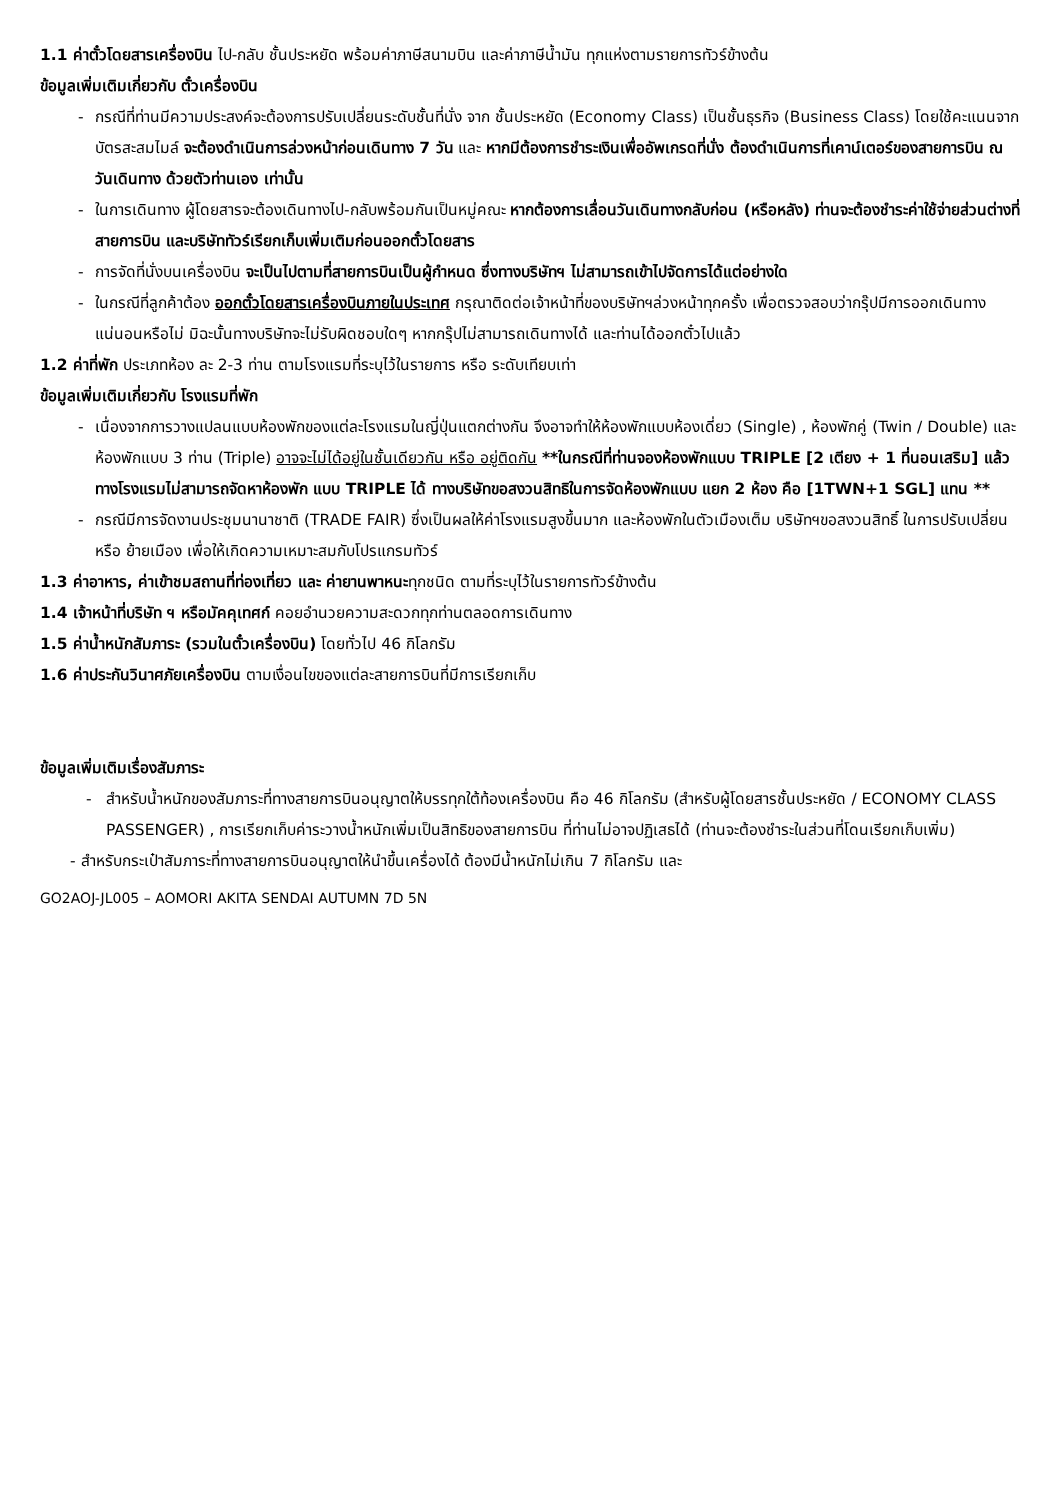1.1 ค่าตั๋วโดยสารเครื่องบิน ไป-กลับ ชั้นประหยัด พร้อมค่าภาษีสนามบิน และค่าภาษีน้ำมัน ทุกแห่งตามรายการทัวร์ข้างต้น
ข้อมูลเพิ่มเติมเกี่ยวกับ ตั๋วเครื่องบิน
- กรณีที่ท่านมีความประสงค์จะต้องการปรับเปลี่ยนระดับชั้นที่นั่ง จาก ชั้นประหยัด (Economy Class) เป็นชั้นธุรกิจ (Business Class) โดยใช้คะแนนจากบัตรสะสมไมล์ จะต้องดำเนินการล่วงหน้าก่อนเดินทาง 7 วัน และ หากมีต้องการชำระเงินเพื่ออัพเกรดที่นั่ง ต้องดำเนินการที่เคาน์เตอร์ของสายการบิน ณ วันเดินทาง ด้วยตัวท่านเอง เท่านั้น
- ในการเดินทาง ผู้โดยสารจะต้องเดินทางไป-กลับพร้อมกันเป็นหมู่คณะ หากต้องการเลื่อนวันเดินทางกลับก่อน (หรือหลัง) ท่านจะต้องชำระค่าใช้จ่ายส่วนต่างที่สายการบิน และบริษัททัวร์เรียกเก็บเพิ่มเติมก่อนออกตั๋วโดยสาร
- การจัดที่นั่งบนเครื่องบิน จะเป็นไปตามที่สายการบินเป็นผู้กำหนด ซึ่งทางบริษัทฯ ไม่สามารถเข้าไปจัดการได้แต่อย่างใด
- ในกรณีที่ลูกค้าต้อง ออกตั๋วโดยสารเครื่องบินภายในประเทศ กรุณาติดต่อเจ้าหน้าที่ของบริษัทฯล่วงหน้าทุกครั้ง เพื่อตรวจสอบว่ากรุ๊ปมีการออกเดินทางแน่นอนหรือไม่ มิฉะนั้นทางบริษัทจะไม่รับผิดชอบใดๆ หากกรุ๊ปไม่สามารถเดินทางได้ และท่านได้ออกตั๋วไปแล้ว
1.2 ค่าที่พัก ประเภทห้อง ละ 2-3 ท่าน ตามโรงแรมที่ระบุไว้ในรายการ หรือ ระดับเทียบเท่า
ข้อมูลเพิ่มเติมเกี่ยวกับ โรงแรมที่พัก
- เนื่องจากการวางแปลนแบบห้องพักของแต่ละโรงแรมในญี่ปุ่นแตกต่างกัน จึงอาจทำให้ห้องพักแบบห้องเดี่ยว (Single) , ห้องพักคู่ (Twin / Double) และห้องพักแบบ 3 ท่าน (Triple) อาจจะไม่ได้อยู่ในชั้นเดียวกัน หรือ อยู่ติดกัน **ในกรณีที่ท่านจองห้องพักแบบ TRIPLE [2 เตียง + 1 ที่นอนเสริม] แล้วทางโรงแรมไม่สามารถจัดหาห้องพัก แบบ TRIPLE ได้ ทางบริษัทขอสงวนสิทธิในการจัดห้องพักแบบ แยก 2 ห้อง คือ [1TWN+1 SGL] แทน **
- กรณีมีการจัดงานประชุมนานาชาติ (TRADE FAIR) ซึ่งเป็นผลให้ค่าโรงแรมสูงขึ้นมาก และห้องพักในตัวเมืองเต็ม บริษัทฯขอสงวนสิทธิ์ ในการปรับเปลี่ยน หรือ ย้ายเมือง เพื่อให้เกิดความเหมาะสมกับโปรแกรมทัวร์
1.3 ค่าอาหาร, ค่าเข้าชมสถานที่ท่องเที่ยว และ ค่ายานพาหนะทุกชนิด ตามที่ระบุไว้ในรายการทัวร์ข้างต้น
1.4 เจ้าหน้าที่บริษัท ฯ หรือมัคคุเทศก์ คอยอำนวยความสะดวกทุกท่านตลอดการเดินทาง
1.5 ค่าน้ำหนักสัมภาระ (รวมในตั๋วเครื่องบิน) โดยทั่วไป 46 กิโลกรัม
1.6 ค่าประกันวินาศภัยเครื่องบิน ตามเงื่อนไขของแต่ละสายการบินที่มีการเรียกเก็บ
ข้อมูลเพิ่มเติมเรื่องสัมภาระ
- สำหรับน้ำหนักของสัมภาระที่ทางสายการบินอนุญาตให้บรรทุกใต้ท้องเครื่องบิน คือ 46 กิโลกรัม (สำหรับผู้โดยสารชั้นประหยัด / ECONOMY CLASS PASSENGER) , การเรียกเก็บค่าระวางน้ำหนักเพิ่มเป็นสิทธิของสายการบิน ที่ท่านไม่อาจปฏิเสธได้ (ท่านจะต้องชำระในส่วนที่โดนเรียกเก็บเพิ่ม)
- สำหรับกระเป๋าสัมภาระที่ทางสายการบินอนุญาตให้นำขึ้นเครื่องได้ ต้องมีน้ำหนักไม่เกิน 7 กิโลกรัม และ
GO2AOJ-JL005 – AOMORI AKITA SENDAI AUTUMN 7D 5N